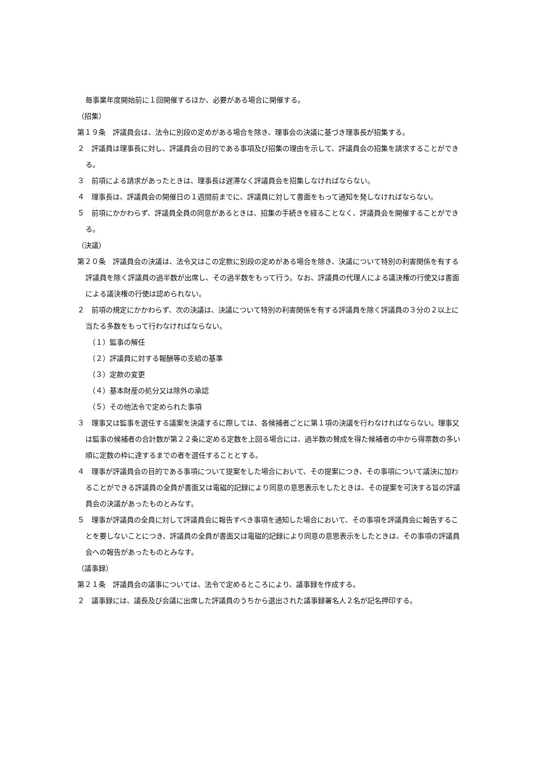毎事業年度開始前に１回開催するほか、必要がある場合に開催する。
（招集）
第１９条　評議員会は、法令に別段の定めがある場合を除き、理事会の決議に基づき理事長が招集する。
２　評議員は理事長に対し、評議員会の目的である事項及び招集の理由を示して、評議員会の招集を請求することができる。
３　前項による請求があったときは、理事長は遅滞なく評議員会を招集しなければならない。
４　理事長は、評議員会の開催日の１週間前までに、評議員に対して書面をもって通知を発しなければならない。
５　前項にかかわらず、評議員全員の同意があるときは、招集の手続きを経ることなく、評議員会を開催することができる。
（決議）
第２０条　評議員会の決議は、法令又はこの定款に別段の定めがある場合を除き、決議について特別の利害関係を有する評議員を除く評議員の過半数が出席し、その過半数をもって行う。なお、評議員の代理人による議決権の行使又は書面による議決権の行使は認められない。
２　前項の規定にかかわらず、次の決議は、決議について特別の利害関係を有する評議員を除く評議員の３分の２以上に当たる多数をもって行わなければならない。
（１）監事の解任
（２）評議員に対する報酬等の支給の基準
（３）定款の変更
（４）基本財産の処分又は除外の承認
（５）その他法令で定められた事項
３　理事又は監事を選任する議案を決議するに際しては、各候補者ごとに第１項の決議を行わなければならない。理事又は監事の候補者の合計数が第２２条に定める定数を上回る場合には、過半数の賛成を得た候補者の中から得票数の多い順に定数の枠に達するまでの者を選任することとする。
４　理事が評議員会の目的である事項について提案をした場合において、その提案につき、その事項について議決に加わることができる評議員の全員が書面又は電磁的記録により同意の意思表示をしたときは、その提案を可決する旨の評議員会の決議があったものとみなす。
５　理事が評議員の全員に対して評議員会に報告すべき事項を通知した場合において、その事項を評議員会に報告することを要しないことにつき、評議員の全員が書面又は電磁的記録により同意の意思表示をしたときは、その事項の評議員会への報告があったものとみなす。
（議事録）
第２１条　評議員会の議事については、法令で定めるところにより、議事録を作成する。
２　議事録には、議長及び会議に出席した評議員のうちから選出された議事録署名人２名が記名押印する。